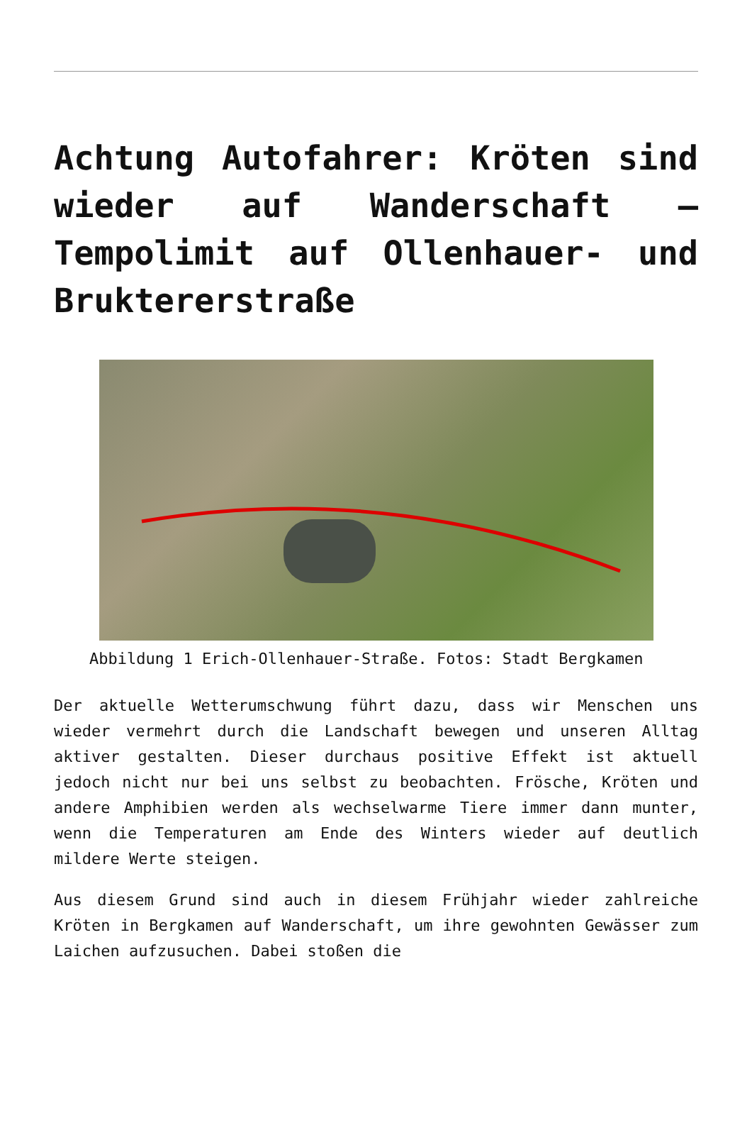Achtung Autofahrer: Kröten sind wieder auf Wanderschaft – Tempolimit auf Ollenhauer- und Brukterer­straße
Abbildung 1 Erich-Ollenhauer-Straße. Fotos: Stadt Bergkamen
Der aktuelle Wetterumschwung führt dazu, dass wir Menschen uns wieder vermehrt durch die Landschaft bewegen und unseren Alltag aktiver gestalten. Dieser durchaus positive Effekt ist aktuell jedoch nicht nur bei uns selbst zu beobachten. Frösche, Kröten und andere Amphibien werden als wechselwarme Tiere immer dann munter, wenn die Temperaturen am Ende des Winters wieder auf deutlich mildere Werte steigen.
Aus diesem Grund sind auch in diesem Frühjahr wieder zahlreiche Kröten in Bergkamen auf Wanderschaft, um ihre gewohnten Gewässer zum Laichen aufzusuchen. Dabei stoßen die